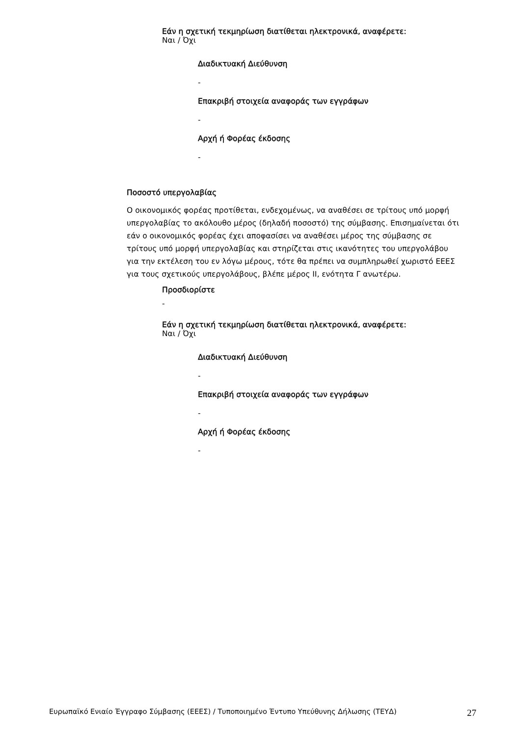Εάν η σχετική τεκμηρίωση διατίθεται ηλεκτρονικά, αναφέρετε:
Ναι / Όχι
Διαδικτυακή Διεύθυνση
-
Επακριβή στοιχεία αναφοράς των εγγράφων
-
Αρχή ή Φορέας έκδοσης
-
Ποσοστό υπεργολαβίας
Ο οικονομικός φορέας προτίθεται, ενδεχομένως, να αναθέσει σε τρίτους υπό μορφή υπεργολαβίας το ακόλουθο μέρος (δηλαδή ποσοστό) της σύμβασης. Επισημαίνεται ότι εάν ο οικονομικός φορέας έχει αποφασίσει να αναθέσει μέρος της σύμβασης σε τρίτους υπό μορφή υπεργολαβίας και στηρίζεται στις ικανότητες του υπεργολάβου για την εκτέλεση του εν λόγω μέρους, τότε θα πρέπει να συμπληρωθεί χωριστό ΕΕΕΣ για τους σχετικούς υπεργολάβους, βλέπε μέρος ΙΙ, ενότητα Γ ανωτέρω.
Προσδιορίστε
-
Εάν η σχετική τεκμηρίωση διατίθεται ηλεκτρονικά, αναφέρετε:
Ναι / Όχι
Διαδικτυακή Διεύθυνση
-
Επακριβή στοιχεία αναφοράς των εγγράφων
-
Αρχή ή Φορέας έκδοσης
-
Ευρωπαϊκό Ενιαίο Έγγραφο Σύμβασης (ΕΕΕΣ) / Τυποποιημένο Έντυπο Υπεύθυνης Δήλωσης (ΤΕΥΔ) 27